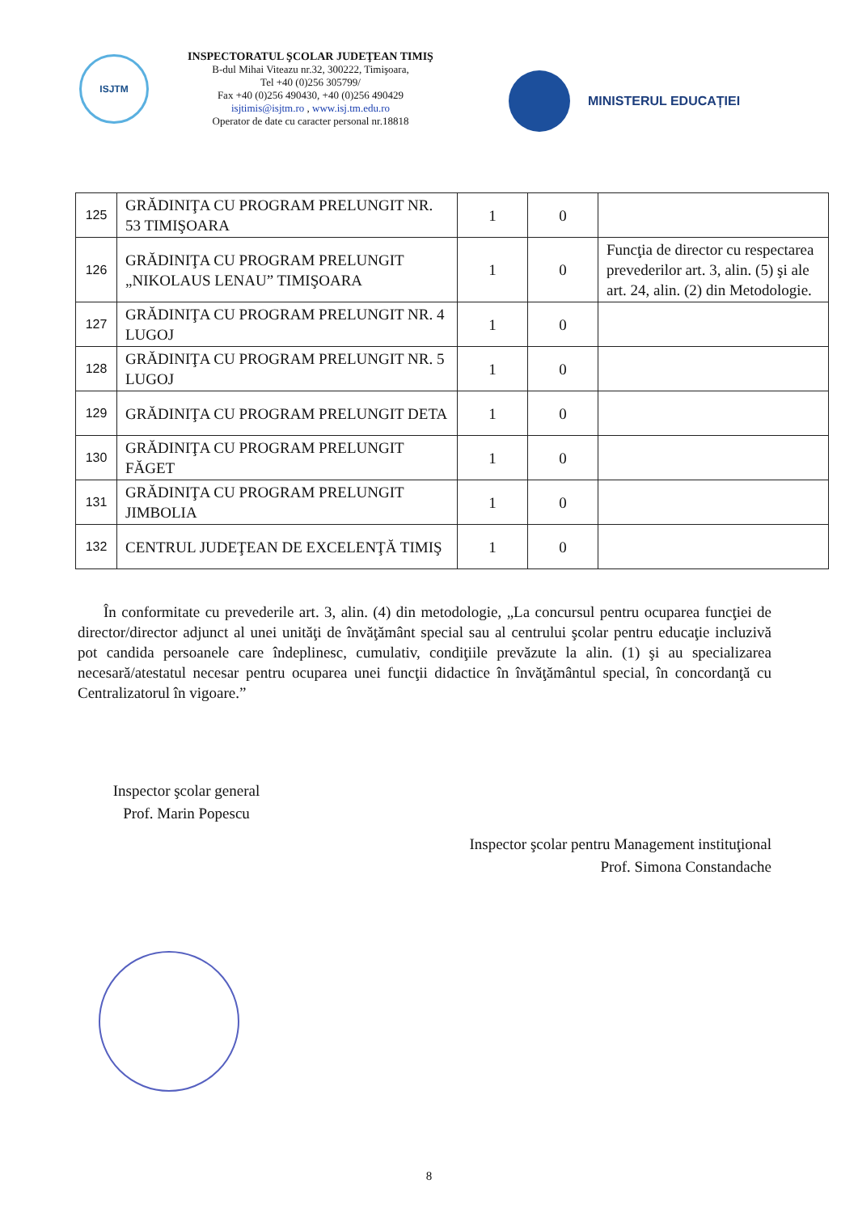ISJTM
INSPECTORATUL ŞCOLAR JUDEŢEAN TIMIŞ
B-dul Mihai Viteazu nr.32, 300222, Timişoara,
Tel +40 (0)256 305799/
Fax +40 (0)256 490430, +40 (0)256 490429
isjtimis@isjtm.ro , www.isj.tm.edu.ro
Operator de date cu caracter personal nr.18818
MINISTERUL EDUCAȚIEI
| 125 | GRĂDINIŢA CU PROGRAM PRELUNGIT NR. 53 TIMIŞOARA | 1 | 0 | |
| 126 | GRĂDINIŢA CU PROGRAM PRELUNGIT „NIKOLAUS LENAU” TIMIŞOARA | 1 | 0 | Funcţia de director cu respectarea prevederilor art. 3, alin. (5) şi ale art. 24, alin. (2) din Metodologie. |
| 127 | GRĂDINIŢA CU PROGRAM PRELUNGIT NR. 4 LUGOJ | 1 | 0 | |
| 128 | GRĂDINIŢA CU PROGRAM PRELUNGIT NR. 5 LUGOJ | 1 | 0 | |
| 129 | GRĂDINIŢA CU PROGRAM PRELUNGIT DETA | 1 | 0 | |
| 130 | GRĂDINIŢA CU PROGRAM PRELUNGIT FĂGET | 1 | 0 | |
| 131 | GRĂDINIŢA CU PROGRAM PRELUNGIT JIMBOLIA | 1 | 0 | |
| 132 | CENTRUL JUDEŢEAN DE EXCELENŢĂ TIMIŞ | 1 | 0 | |
În conformitate cu prevederile art. 3, alin. (4) din metodologie, „La concursul pentru ocuparea funcţiei de director/director adjunct al unei unităţi de învăţământ special sau al centrului şcolar pentru educaţie incluzivă pot candida persoanele care îndeplinesc, cumulativ, condiţiile prevăzute la alin. (1) şi au specializarea necesară/atestatul necesar pentru ocuparea unei funcţii didactice în învăţământul special, în concordanţă cu Centralizatorul în vigoare.”
Inspector şcolar general
Prof. Marin Popescu
Inspector şcolar pentru Management instituţional
Prof. Simona Constandache
8